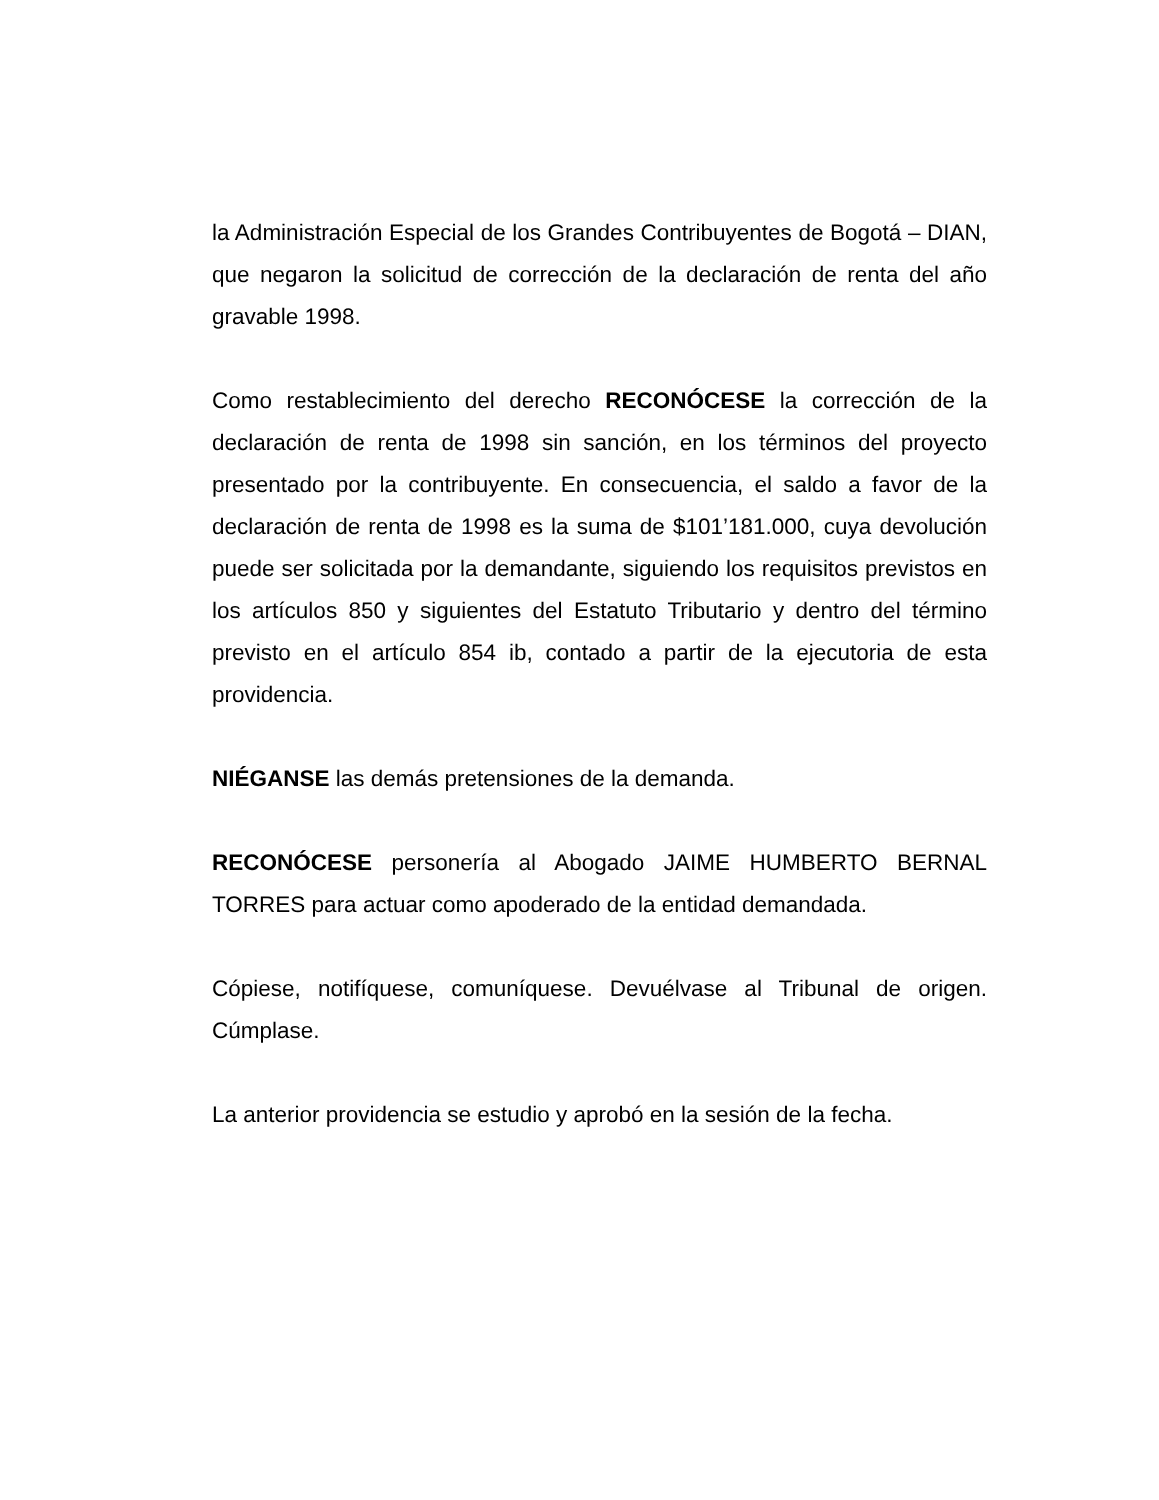la Administración Especial de los Grandes Contribuyentes de Bogotá – DIAN, que negaron la solicitud de corrección de la declaración de renta del año gravable 1998.
Como restablecimiento del derecho RECONÓCESE la corrección de la declaración de renta de 1998 sin sanción, en los términos del proyecto presentado por la contribuyente. En consecuencia, el saldo a favor de la declaración de renta de 1998 es la suma de $101’181.000, cuya devolución puede ser solicitada por la demandante, siguiendo los requisitos previstos en los artículos 850 y siguientes del Estatuto Tributario y dentro del término previsto en el artículo 854 ib, contado a partir de la ejecutoria de esta providencia.
NIÉGANSE las demás pretensiones de la demanda.
RECONÓCESE personería al Abogado JAIME HUMBERTO BERNAL TORRES para actuar como apoderado de la entidad demandada.
Cópiese, notifíquese, comuníquese. Devuélvase al Tribunal de origen. Cúmplase.
La anterior providencia se estudio y aprobó en la sesión de la fecha.